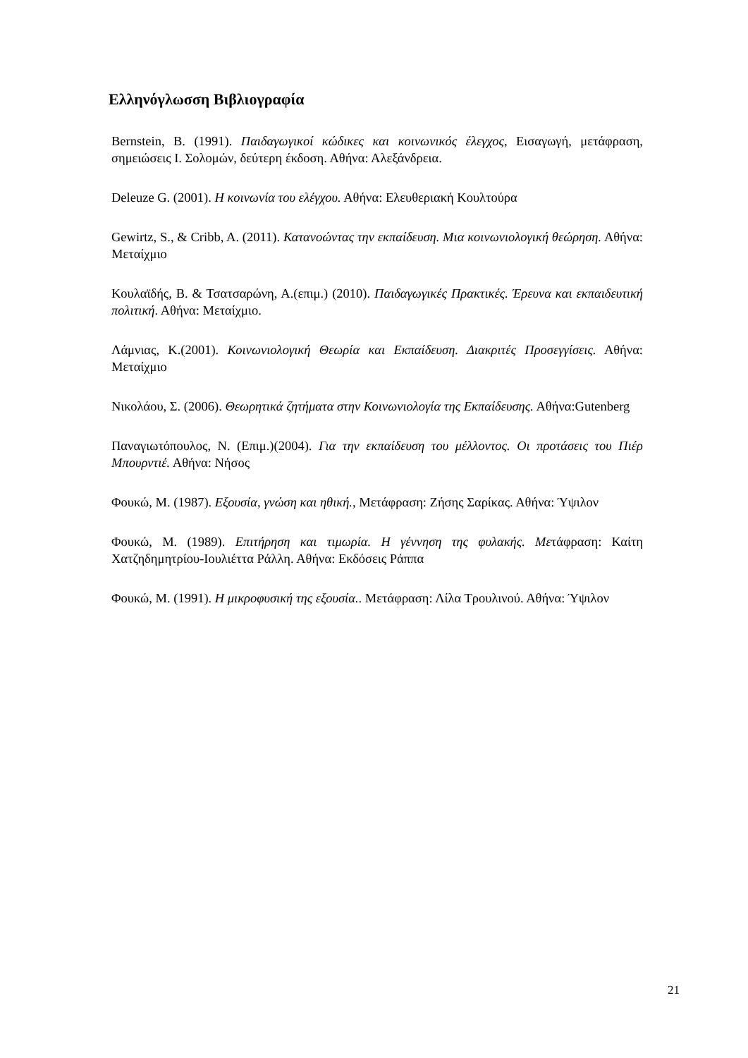Ελληνόγλωσση Βιβλιογραφία
Bernstein, B. (1991). Παιδαγωγικοί κώδικες και κοινωνικός έλεγχος, Εισαγωγή, μετάφραση, σημειώσεις Ι. Σολομών, δεύτερη έκδοση. Αθήνα: Αλεξάνδρεια.
Deleuze G. (2001). Η κοινωνία του ελέγχου. Αθήνα: Ελευθεριακή Κουλτούρα
Gewirtz, S., & Cribb, A. (2011). Κατανοώντας την εκπαίδευση. Μια κοινωνιολογική θεώρηση. Αθήνα: Μεταίχμιο
Κουλαϊδής, Β. & Τσατσαρώνη, Α.(επιμ.) (2010). Παιδαγωγικές Πρακτικές. Έρευνα και εκπαιδευτική πολιτική. Αθήνα: Μεταίχμιο.
Λάμνιας, Κ.(2001). Κοινωνιολογική Θεωρία και Εκπαίδευση. Διακριτές Προσεγγίσεις. Αθήνα: Μεταίχμιο
Νικολάου, Σ. (2006). Θεωρητικά ζητήματα στην Κοινωνιολογία της Εκπαίδευσης. Αθήνα:Gutenberg
Παναγιωτόπουλος, Ν. (Επιμ.)(2004). Για την εκπαίδευση του μέλλοντος. Οι προτάσεις του Πιέρ Μπουρντιέ. Αθήνα: Νήσος
Φουκώ, Μ. (1987). Εξουσία, γνώση και ηθική., Μετάφραση: Ζήσης Σαρίκας. Αθήνα: Ύψιλον
Φουκώ, Μ. (1989). Επιτήρηση και τιμωρία. Η γέννηση της φυλακής. Μετάφραση: Καίτη Χατζηδημητρίου-Ιουλιέττα Ράλλη. Αθήνα: Εκδόσεις Ράππα
Φουκώ, Μ. (1991). Η μικροφυσική της εξουσία.. Μετάφραση: Λίλα Τρουλινού. Αθήνα: Ύψιλον
21